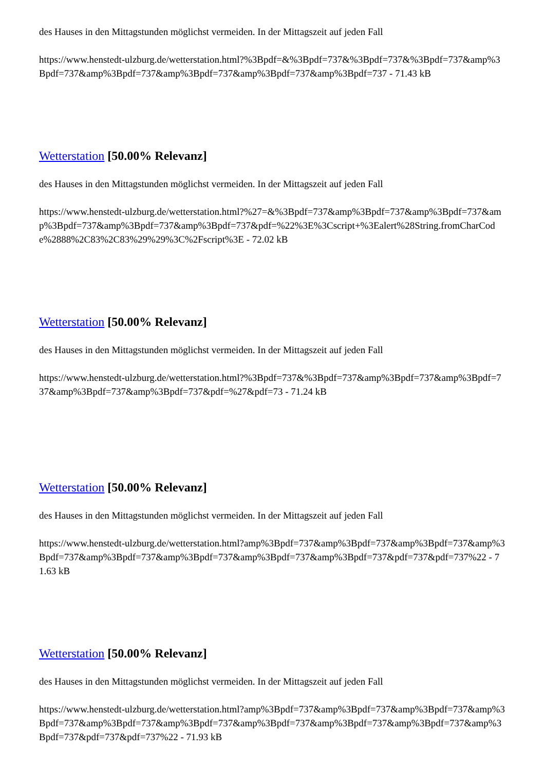des Hauses in den Mittagstunden möglichst vermeiden. In der Mittagszeit auf jeden Fall
https://www.henstedt-ulzburg.de/wetterstation.html?%3Bpdf=&%3Bpdf=737&%3Bpdf=737&%3Bpdf=737&amp%3Bpdf=737&amp%3Bpdf=737&amp%3Bpdf=737&amp%3Bpdf=737&amp%3Bpdf=737 - 71.43 kB
Wetterstation [50.00% Relevanz]
des Hauses in den Mittagstunden möglichst vermeiden. In der Mittagszeit auf jeden Fall
https://www.henstedt-ulzburg.de/wetterstation.html?%27=&%3Bpdf=737&amp%3Bpdf=737&amp%3Bpdf=737&amp%3Bpdf=737&amp%3Bpdf=737&amp%3Bpdf=737&pdf=%22%3E%3Cscript+%3Ealert%28String.fromCharCode%2888%2C83%2C83%29%29%3C%2Fscript%3E - 72.02 kB
Wetterstation [50.00% Relevanz]
des Hauses in den Mittagstunden möglichst vermeiden. In der Mittagszeit auf jeden Fall
https://www.henstedt-ulzburg.de/wetterstation.html?%3Bpdf=737&%3Bpdf=737&amp%3Bpdf=737&amp%3Bpdf=737&amp%3Bpdf=737&amp%3Bpdf=737&pdf=%27&pdf=73 - 71.24 kB
Wetterstation [50.00% Relevanz]
des Hauses in den Mittagstunden möglichst vermeiden. In der Mittagszeit auf jeden Fall
https://www.henstedt-ulzburg.de/wetterstation.html?amp%3Bpdf=737&amp%3Bpdf=737&amp%3Bpdf=737&amp%3Bpdf=737&amp%3Bpdf=737&amp%3Bpdf=737&amp%3Bpdf=737&amp%3Bpdf=737&pdf=737&pdf=737%22 - 71.63 kB
Wetterstation [50.00% Relevanz]
des Hauses in den Mittagstunden möglichst vermeiden. In der Mittagszeit auf jeden Fall
https://www.henstedt-ulzburg.de/wetterstation.html?amp%3Bpdf=737&amp%3Bpdf=737&amp%3Bpdf=737&amp%3Bpdf=737&amp%3Bpdf=737&amp%3Bpdf=737&amp%3Bpdf=737&amp%3Bpdf=737&amp%3Bpdf=737&amp%3Bpdf=737&pdf=737&pdf=737%22 - 71.93 kB